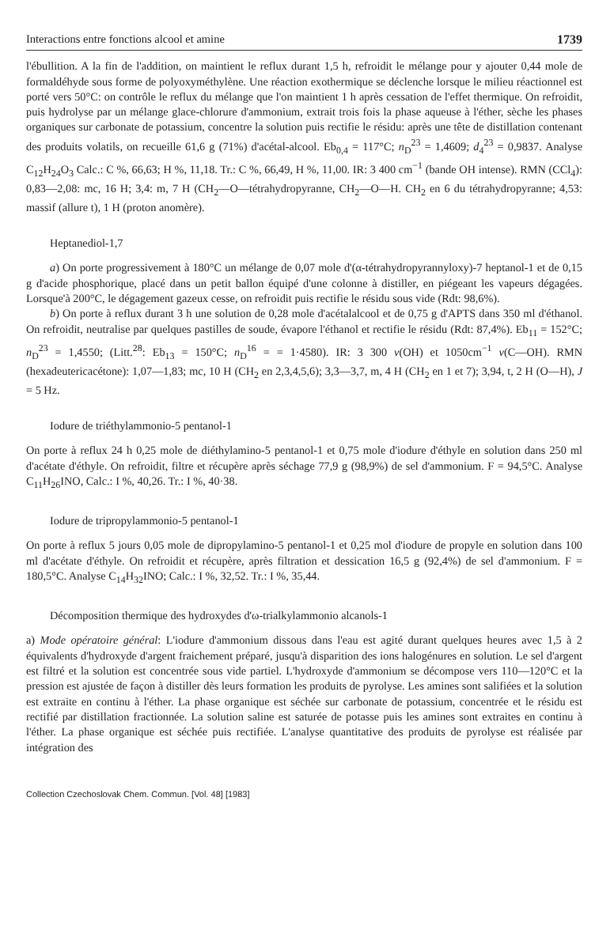Interactions entre fonctions alcool et amine 1739
l'ébullition. A la fin de l'addition, on maintient le reflux durant 1,5 h, refroidit le mélange pour y ajouter 0,44 mole de formaldéhyde sous forme de polyoxyméthylène. Une réaction exothermique se déclenche lorsque le milieu réactionnel est porté vers 50°C: on contrôle le reflux du mélange que l'on maintient 1 h après cessation de l'effet thermique. On refroidit, puis hydrolyse par un mélange glace-chlorure d'ammonium, extrait trois fois la phase aqueuse à l'éther, sèche les phases organiques sur carbonate de potassium, concentre la solution puis rectifie le résidu: après une tête de distillation contenant des produits volatils, on recueille 61,6 g (71%) d'acétal-alcool. Eb<sub>0,4</sub> = 117°C; n<sub>D</sub><sup>23</sup> = 1,4609; d<sub>4</sub><sup>23</sup> = 0,9837. Analyse C<sub>12</sub>H<sub>24</sub>O<sub>3</sub> Calc.: C %, 66,63; H %, 11,18. Tr.: C %, 66,49, H %, 11,00. IR: 3 400 cm<sup>−1</sup> (bande OH intense). RMN (CCl<sub>4</sub>): 0,83—2,08: mc, 16 H; 3,4: m, 7 H (CH<sub>2</sub>—O—tétrahydropyranne, CH<sub>2</sub>—O—H. CH<sub>2</sub> en 6 du tétrahydropyranne; 4,53: massif (allure t), 1 H (proton anomère).
Heptanediol-1,7
a) On porte progressivement à 180°C un mélange de 0,07 mole d'(α-tétrahydropyrannyloxy)-7 heptanol-1 et de 0,15 g d'acide phosphorique, placé dans un petit ballon équipé d'une colonne à distiller, en piégeant les vapeurs dégagées. Lorsque'à 200°C, le dégagement gazeux cesse, on refroidit puis rectifie le résidu sous vide (Rdt: 98,6%).
b) On porte à reflux durant 3 h une solution de 0,28 mole d'acétalalcool et de 0,75 g d'APTS dans 350 ml d'éthanol. On refroidit, neutralise par quelques pastilles de soude, évapore l'éthanol et rectifie le résidu (Rdt: 87,4%). Eb<sub>11</sub> = 152°C; n<sub>D</sub><sup>23</sup> = 1,4550; (Litt.<sup>28</sup>: Eb<sub>13</sub> = 150°C; n<sub>D</sub><sup>16</sup> = = 1·4580). IR: 3 300 ν(OH) et 1050cm<sup>−1</sup> ν(C—OH). RMN (hexadeutericacétone): 1,07—1,83; mc, 10 H (CH<sub>2</sub> en 2,3,4,5,6); 3,3—3,7, m, 4 H (CH<sub>2</sub> en 1 et 7); 3,94, t, 2 H (O—H), J = 5 Hz.
Iodure de triéthylammonio-5 pentanol-1
On porte à reflux 24 h 0,25 mole de diéthylamino-5 pentanol-1 et 0,75 mole d'iodure d'éthyle en solution dans 250 ml d'acétate d'éthyle. On refroidit, filtre et récupère après séchage 77,9 g (98,9%) de sel d'ammonium. F = 94,5°C. Analyse C<sub>11</sub>H<sub>26</sub>INO, Calc.: I %, 40,26. Tr.: I %, 40·38.
Iodure de tripropylammonio-5 pentanol-1
On porte à reflux 5 jours 0,05 mole de dipropylamino-5 pentanol-1 et 0,25 mol d'iodure de propyle en solution dans 100 ml d'acétate d'éthyle. On refroidit et récupère, après filtration et dessication 16,5 g (92,4%) de sel d'ammonium. F = 180,5°C. Analyse C<sub>14</sub>H<sub>32</sub>INO; Calc.: I %, 32,52. Tr.: I %, 35,44.
Décomposition thermique des hydroxydes d'ω-trialkylammonio alcanols-1
a) Mode opératoire général: L'iodure d'ammonium dissous dans l'eau est agité durant quelques heures avec 1,5 à 2 équivalents d'hydroxyde d'argent fraichement préparé, jusqu'à disparition des ions halogénures en solution. Le sel d'argent est filtré et la solution est concentrée sous vide partiel. L'hydroxyde d'ammonium se décompose vers 110—120°C et la pression est ajustée de façon à distiller dès leurs formation les produits de pyrolyse. Les amines sont salifiées et la solution est extraite en continu à l'éther. La phase organique est séchée sur carbonate de potassium, concentrée et le résidu est rectifié par distillation fractionnée. La solution saline est saturée de potasse puis les amines sont extraites en continu à l'éther. La phase organique est séchée puis rectifiée. L'analyse quantitative des produits de pyrolyse est réalisée par intégration des
Collection Czechoslovak Chem. Commun. [Vol. 48] [1983]